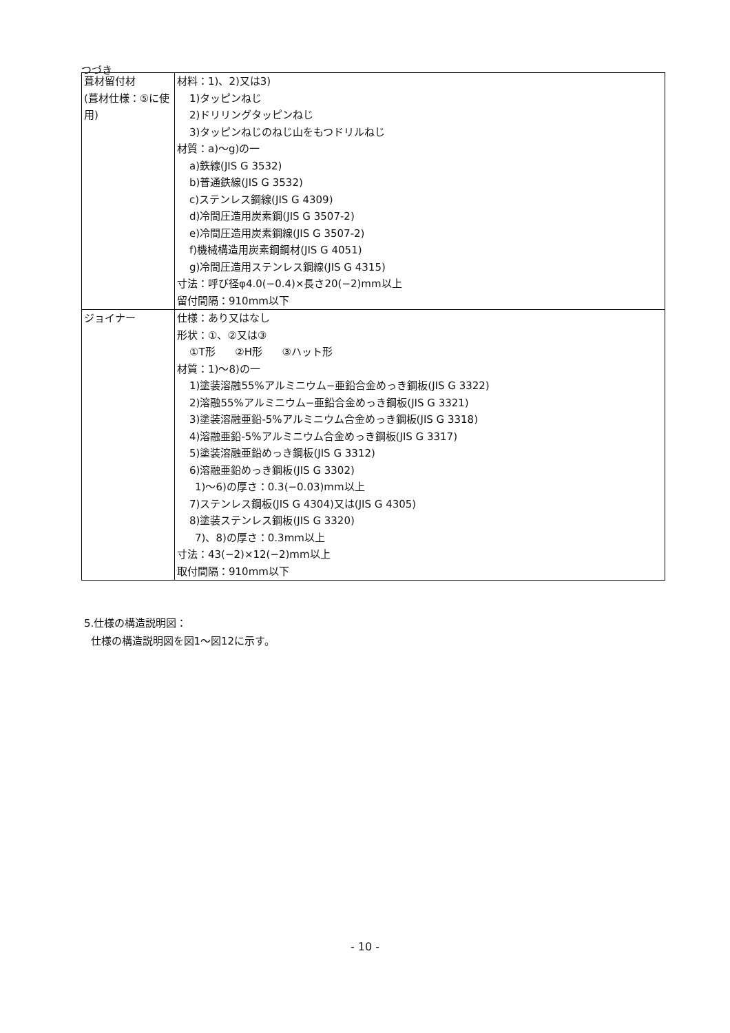つづき
| 葺材留付材 (葺材仕様：⑤に使用) | 材料：1)、2)又は3) 1)タッピンねじ 2)ドリリングタッピンねじ 3)タッピンねじのねじ山をもつドリルねじ 材質：a)～g)の一 a)鉄線(JIS G 3532) b)普通鉄線(JIS G 3532) c)ステンレス鋼線(JIS G 4309) d)冷間圧造用炭素鋼(JIS G 3507-2) e)冷間圧造用炭素鋼線(JIS G 3507-2) f)機械構造用炭素鋼鋼材(JIS G 4051) g)冷間圧造用ステンレス鋼線(JIS G 4315) 寸法：呼び径φ4.0(−0.4)×長さ20(−2)mm以上 留付間隔：910mm以下 |
| ジョイナー | 仕様：あり又はなし 形状：①、②又は③ ①T形 ②H形 ③ハット形 材質：1)～8)の一 1)塗装溶融55%アルミニウム−亜鉛合金めっき鋼板(JIS G 3322) 2)溶融55%アルミニウム−亜鉛合金めっき鋼板(JIS G 3321) 3)塗装溶融亜鉛-5%アルミニウム合金めっき鋼板(JIS G 3318) 4)溶融亜鉛-5%アルミニウム合金めっき鋼板(JIS G 3317) 5)塗装溶融亜鉛めっき鋼板(JIS G 3312) 6)溶融亜鉛めっき鋼板(JIS G 3302) 1)～6)の厚さ：0.3(−0.03)mm以上 7)ステンレス鋼板(JIS G 4304)又は(JIS G 4305) 8)塗装ステンレス鋼板(JIS G 3320) 7)、8)の厚さ：0.3mm以上 寸法：43(−2)×12(−2)mm以上 取付間隔：910mm以下 |
5.仕様の構造説明図：
仕様の構造説明図を図1～図12に示す。
- 10 -